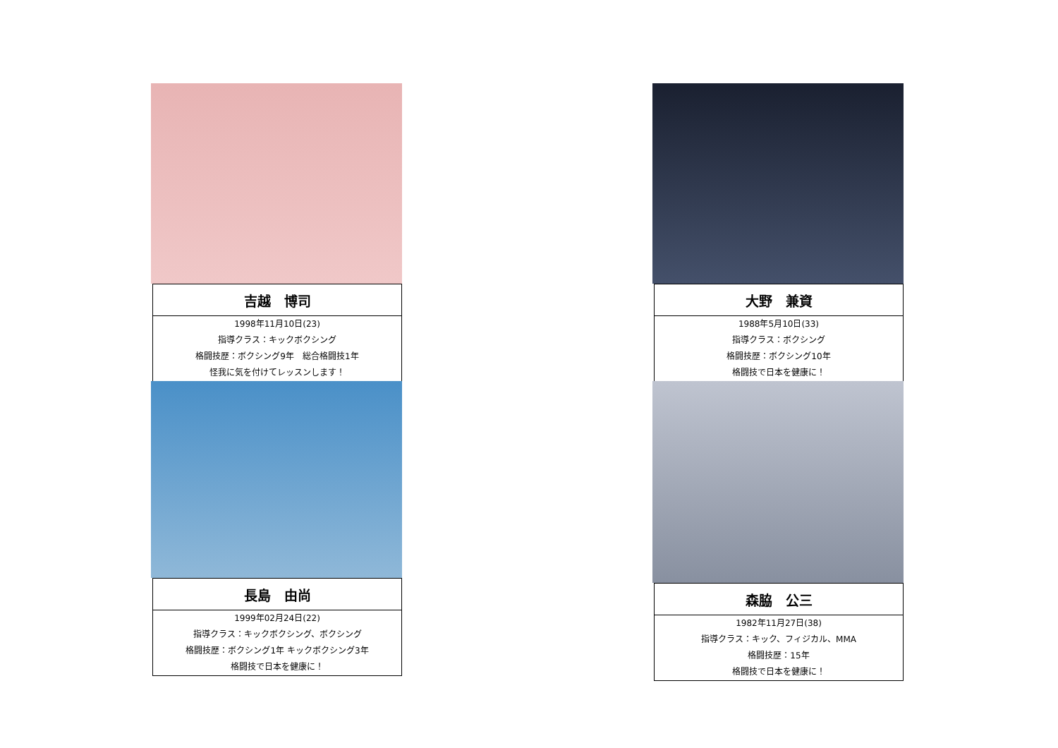| 吉越 博司 |
| --- |
| 1998年11月10日(23) 指導クラス：キックボクシング 格闘技歴：ボクシング9年 総合格闘技1年 怪我に気を付けてレッスンします！ |
| 大野 兼資 |
| --- |
| 1988年5月10日(33) 指導クラス：ボクシング 格闘技歴：ボクシング10年 格闘技で日本を健康に！ |
| 長島 由尚 |
| --- |
| 1999年02月24日(22) 指導クラス：キックボクシング、ボクシング 格闘技歴：ボクシング1年 キックボクシング3年 格闘技で日本を健康に！ |
| 森脇 公三 |
| --- |
| 1982年11月27日(38) 指導クラス：キック、フィジカル、MMA 格闘技歴：15年 格闘技で日本を健康に！ |